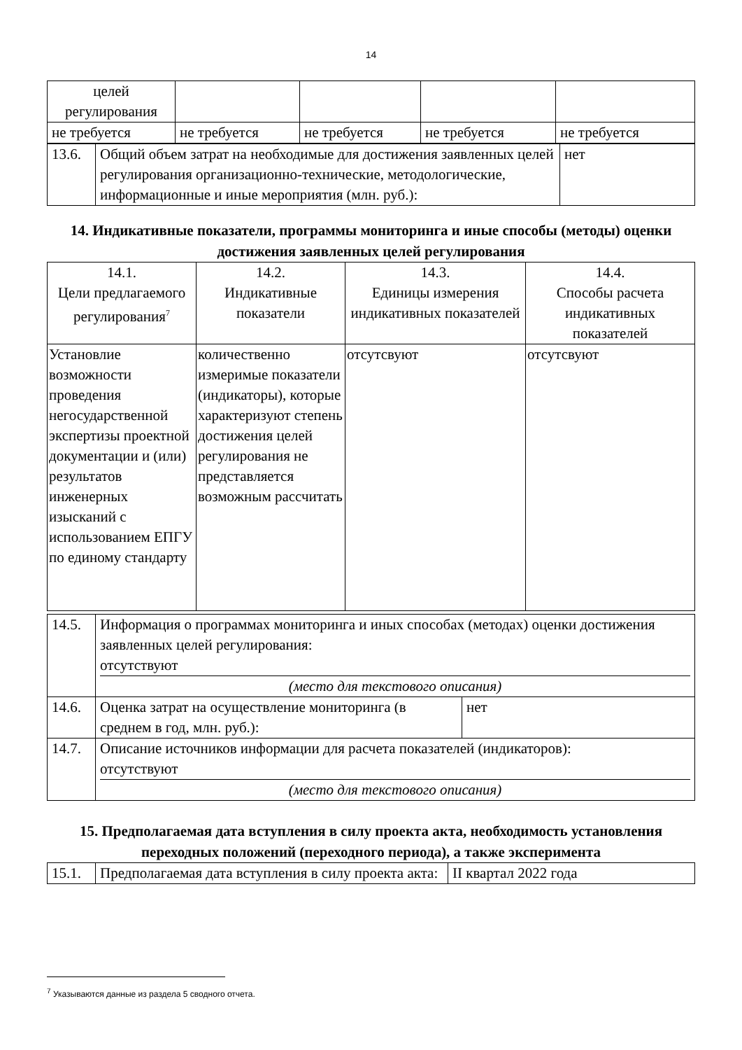14
| целей регулирования | | | | |
| не требуется | не требуется | не требуется | не требуется | не требуется |
| 13.6. | Общий объем затрат на необходимые для достижения заявленных целей регулирования организационно-технические, методологические, информационные и иные мероприятия (млн. руб.): | нет |
14. Индикативные показатели, программы мониторинга и иные способы (методы) оценки достижения заявленных целей регулирования
| 14.1. Цели предлагаемого регулирования<sup>7</sup> | 14.2. Индикативные показатели | 14.3. Единицы измерения индикативных показателей | 14.4. Способы расчета индикативных показателей |
| --- | --- | --- | --- |
| Установлие возможности проведения негосударственной экспертизы проектной документации и (или) результатов инженерных изысканий с использованием ЕПГУ по единому стандарту | количественно измеримые показатели (индикаторы), которые характеризуют степень достижения целей регулирования не представляется возможным рассчитать | отсутсвуют | отсутсвуют |
| 14.5. | Информация о программах мониторинга и иных способах (методах) оценки достижения заявленных целей регулирования: отсутствуют (место для текстового описания) | |
| 14.6. | Оценка затрат на осуществление мониторинга (в среднем в год, млн. руб.): | нет |
| 14.7. | Описание источников информации для расчета показателей (индикаторов): отсутствуют (место для текстового описания) | |
15. Предполагаемая дата вступления в силу проекта акта, необходимость установления переходных положений (переходного периода), а также эксперимента
| 15.1. | Предполагаемая дата вступления в силу проекта акта: | II квартал 2022 года |
<sup>7</sup> Указываются данные из раздела 5 сводного отчета.